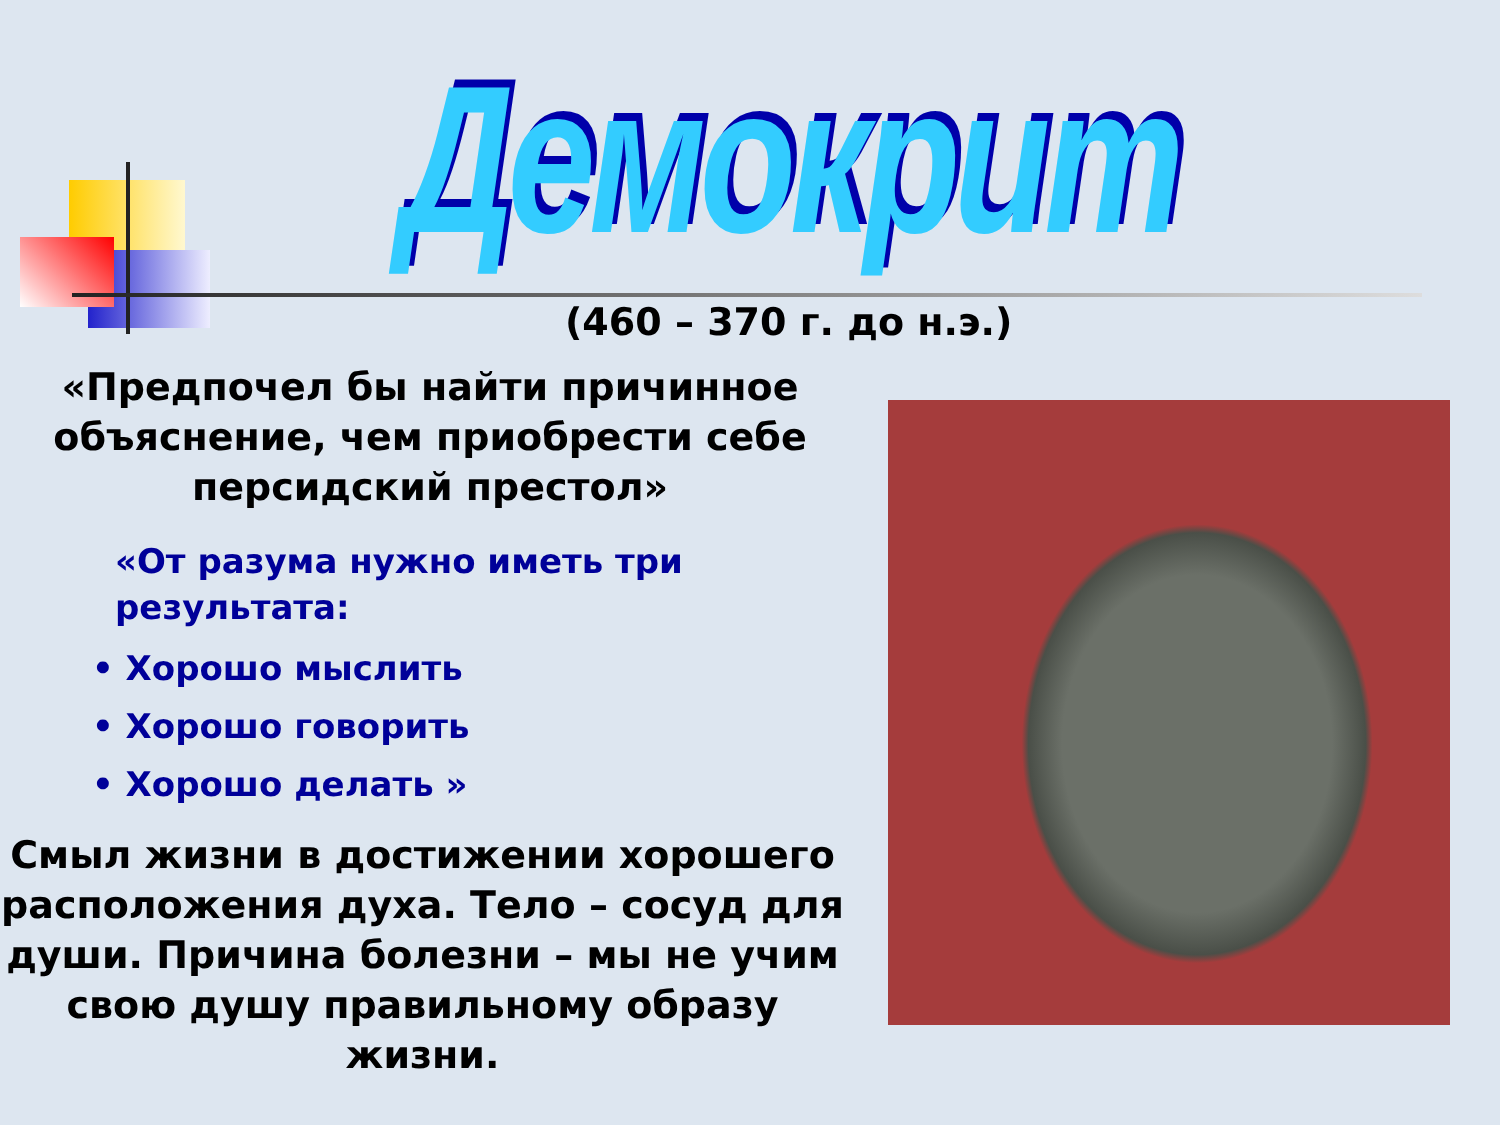Демокрит
(460 – 370 г. до н.э.)
«Предпочел бы найти причинное объяснение, чем приобрести себе персидский престол»
«От разума нужно иметь три результата:
• Хорошо мыслить
• Хорошо говорить
• Хорошо делать »
Смыл жизни в достижении хорошего расположения духа. Тело – сосуд для души. Причина болезни – мы не учим свою душу правильному образу жизни.